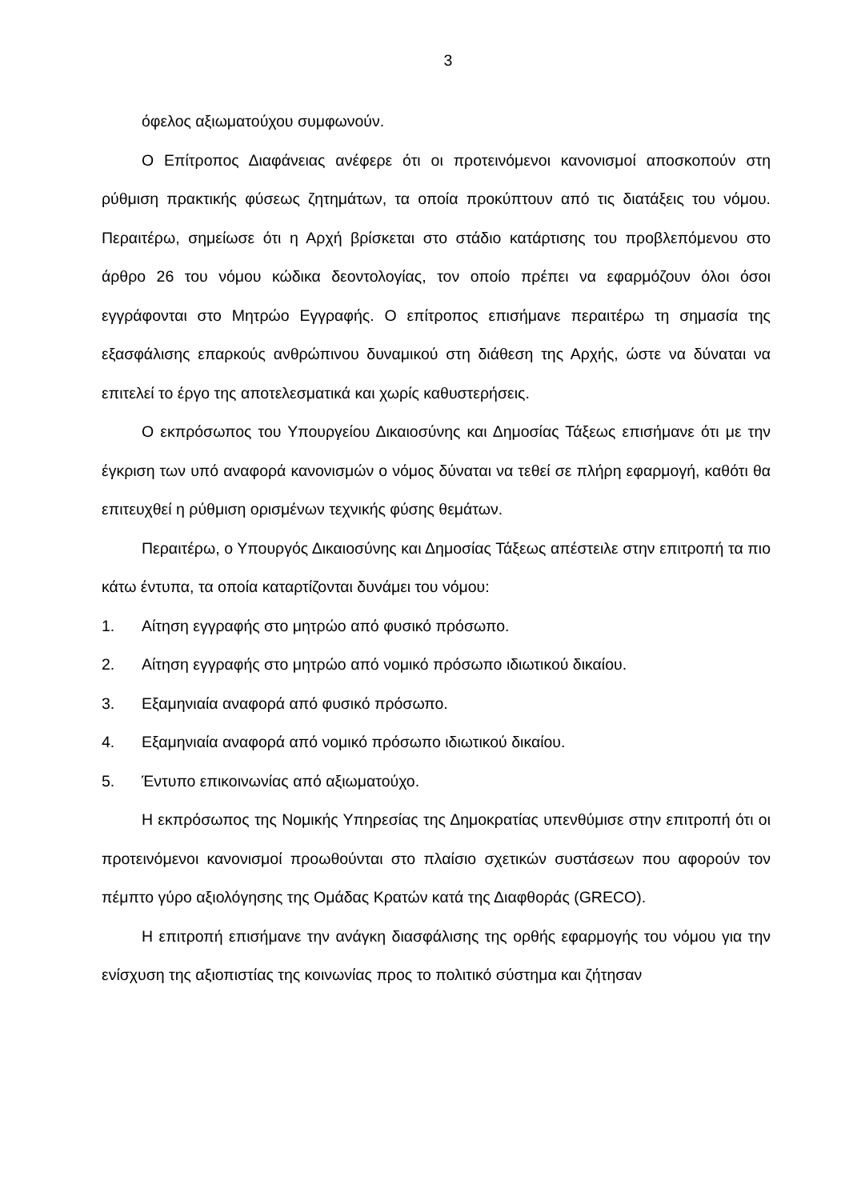3
όφελος αξιωματούχου συμφωνούν.
Ο Επίτροπος Διαφάνειας ανέφερε ότι οι προτεινόμενοι κανονισμοί αποσκοπούν στη ρύθμιση πρακτικής φύσεως ζητημάτων, τα οποία προκύπτουν από τις διατάξεις του νόμου. Περαιτέρω, σημείωσε ότι η Αρχή βρίσκεται στο στάδιο κατάρτισης του προβλεπόμενου στο άρθρο 26 του νόμου κώδικα δεοντολογίας, τον οποίο πρέπει να εφαρμόζουν όλοι όσοι εγγράφονται στο Μητρώο Εγγραφής. Ο επίτροπος επισήμανε περαιτέρω τη σημασία της εξασφάλισης επαρκούς ανθρώπινου δυναμικού στη διάθεση της Αρχής, ώστε να δύναται να επιτελεί το έργο της αποτελεσματικά και χωρίς καθυστερήσεις.
Ο εκπρόσωπος του Υπουργείου Δικαιοσύνης και Δημοσίας Τάξεως επισήμανε ότι με την έγκριση των υπό αναφορά κανονισμών ο νόμος δύναται να τεθεί σε πλήρη εφαρμογή, καθότι θα επιτευχθεί η ρύθμιση ορισμένων τεχνικής φύσης θεμάτων.
Περαιτέρω, ο Υπουργός Δικαιοσύνης και Δημοσίας Τάξεως απέστειλε στην επιτροπή τα πιο κάτω έντυπα, τα οποία καταρτίζονται δυνάμει του νόμου:
1. Αίτηση εγγραφής στο μητρώο από φυσικό πρόσωπο.
2. Αίτηση εγγραφής στο μητρώο από νομικό πρόσωπο ιδιωτικού δικαίου.
3. Εξαμηνιαία αναφορά από φυσικό πρόσωπο.
4. Εξαμηνιαία αναφορά από νομικό πρόσωπο ιδιωτικού δικαίου.
5. Έντυπο επικοινωνίας από αξιωματούχο.
Η εκπρόσωπος της Νομικής Υπηρεσίας της Δημοκρατίας υπενθύμισε στην επιτροπή ότι οι προτεινόμενοι κανονισμοί προωθούνται στο πλαίσιο σχετικών συστάσεων που αφορούν τον πέμπτο γύρο αξιολόγησης της Ομάδας Κρατών κατά της Διαφθοράς (GRECO).
Η επιτροπή επισήμανε την ανάγκη διασφάλισης της ορθής εφαρμογής του νόμου για την ενίσχυση της αξιοπιστίας της κοινωνίας προς το πολιτικό σύστημα και ζήτησαν